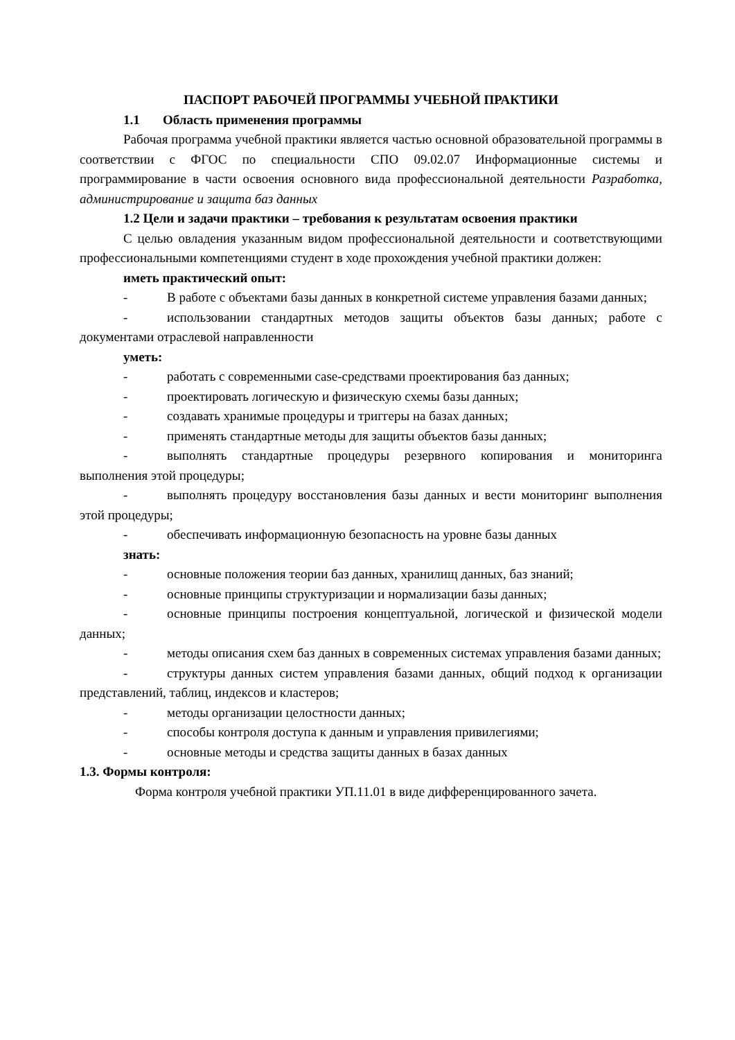ПАСПОРТ РАБОЧЕЙ ПРОГРАММЫ УЧЕБНОЙ ПРАКТИКИ
1.1 Область применения программы
Рабочая программа учебной практики является частью основной образовательной программы в соответствии с ФГОС по специальности СПО 09.02.07 Информационные системы и программирование в части освоения основного вида профессиональной деятельности Разработка, администрирование и защита баз данных
1.2 Цели и задачи практики – требования к результатам освоения практики
С целью овладения указанным видом профессиональной деятельности и соответствующими профессиональными компетенциями студент в ходе прохождения учебной практики должен:
иметь практический опыт:
- В работе с объектами базы данных в конкретной системе управления базами данных;
- использовании стандартных методов защиты объектов базы данных; работе с документами отраслевой направленности
уметь:
- работать с современными case-средствами проектирования баз данных;
- проектировать логическую и физическую схемы базы данных;
- создавать хранимые процедуры и триггеры на базах данных;
- применять стандартные методы для защиты объектов базы данных;
- выполнять стандартные процедуры резервного копирования и мониторинга выполнения этой процедуры;
- выполнять процедуру восстановления базы данных и вести мониторинг выполнения этой процедуры;
- обеспечивать информационную безопасность на уровне базы данных
знать:
- основные положения теории баз данных, хранилищ данных, баз знаний;
- основные принципы структуризации и нормализации базы данных;
- основные принципы построения концептуальной, логической и физической модели данных;
- методы описания схем баз данных в современных системах управления базами данных;
- структуры данных систем управления базами данных, общий подход к организации представлений, таблиц, индексов и кластеров;
- методы организации целостности данных;
- способы контроля доступа к данным и управления привилегиями;
- основные методы и средства защиты данных в базах данных
1.3. Формы контроля:
Форма контроля учебной практики УП.11.01 в виде дифференцированного зачета.